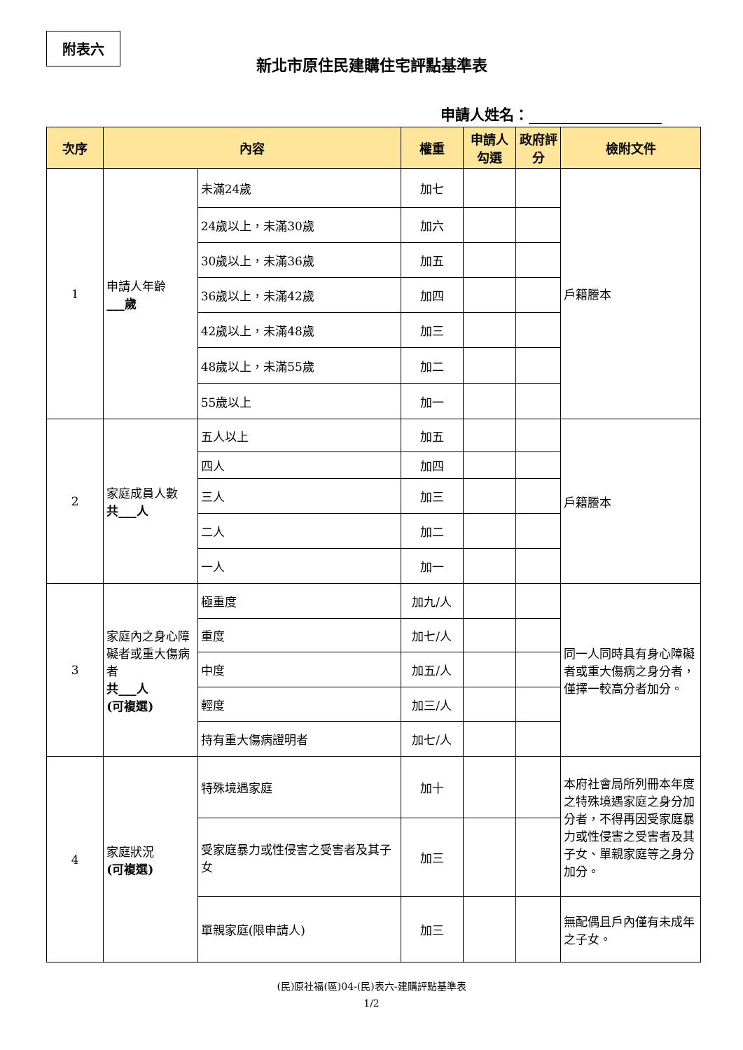附表六
新北市原住民建購住宅評點基準表
申請人姓名：
| 次序 | 內容 | | 權重 | 申請人勾選 | 政府評分 | 檢附文件 |
| --- | --- | --- | --- | --- | --- | --- |
| 1 | 申請人年齡 ___歲 | 未滿24歲 | 加七 | | | 戶籍謄本 |
| | | 24歲以上，未滿30歲 | 加六 | | | |
| | | 30歲以上，未滿36歲 | 加五 | | | |
| | | 36歲以上，未滿42歲 | 加四 | | | |
| | | 42歲以上，未滿48歲 | 加三 | | | |
| | | 48歲以上，未滿55歲 | 加二 | | | |
| | | 55歲以上 | 加一 | | | |
| 2 | 家庭成員人數 共___人 | 五人以上 | 加五 | | | 戶籍謄本 |
| | | 四人 | 加四 | | | |
| | | 三人 | 加三 | | | |
| | | 二人 | 加二 | | | |
| | | 一人 | 加一 | | | |
| 3 | 家庭內之身心障礙者或重大傷病者 共___人 (可複選) | 極重度 | 加九/人 | | | 同一人同時具有身心障礙者或重大傷病之身分者，僅擇一較高分者加分。 |
| | | 重度 | 加七/人 | | | |
| | | 中度 | 加五/人 | | | |
| | | 輕度 | 加三/人 | | | |
| | | 持有重大傷病證明者 | 加七/人 | | | |
| 4 | 家庭狀況 (可複選) | 特殊境遇家庭 | 加十 | | | 本府社會局所列冊本年度之特殊境遇家庭之身分加分者，不得再因受家庭暴力或性侵害之受害者及其子女、單親家庭等之身分加分。 |
| | | 受家庭暴力或性侵害之受害者及其子女 | 加三 | | | |
| | | 單親家庭(限申請人) | 加三 | | | 無配偶且戶內僅有未成年之子女。 |
(民)原社福(區)04-(民)表六-建購評點基準表
1/2